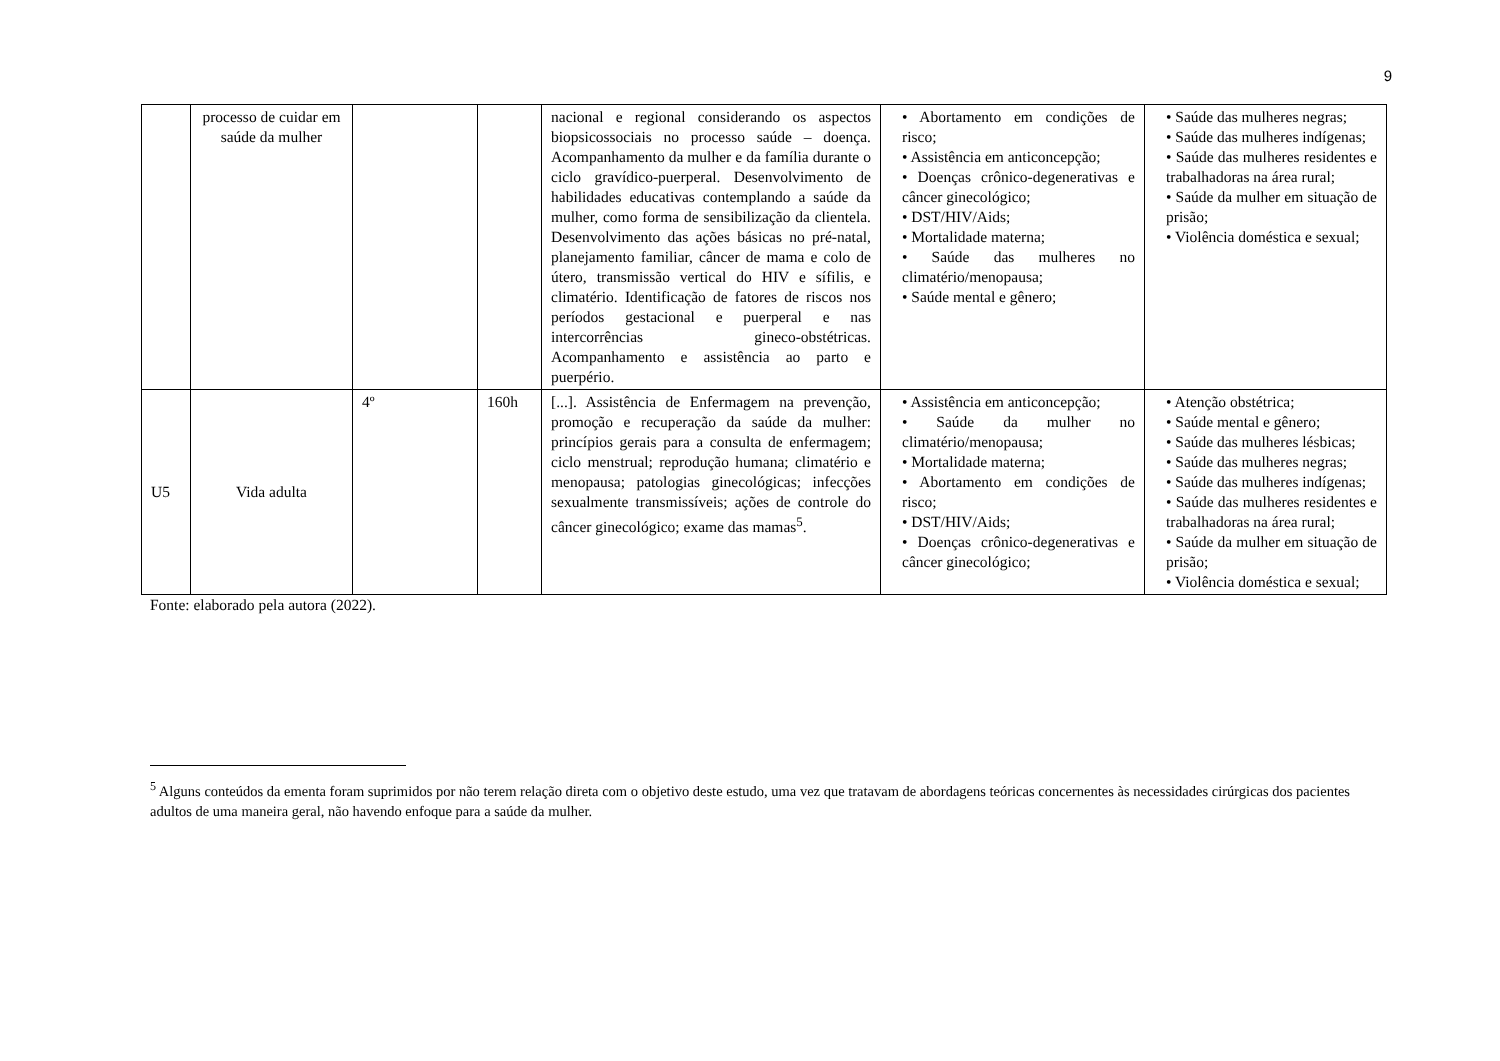9
| | processo de cuidar em saúde da mulher | | | nacional e regional considerando os aspectos biopsicossociais no processo saúde – doença. Acompanhamento da mulher e da família durante o ciclo gravídico-puerperal. Desenvolvimento de habilidades educativas contemplando a saúde da mulher, como forma de sensibilização da clientela. Desenvolvimento das ações básicas no pré-natal, planejamento familiar, câncer de mama e colo de útero, transmissão vertical do HIV e sífilis, e climatério. Identificação de fatores de riscos nos períodos gestacional e puerperal e nas intercorrências gineco-obstétricas. Acompanhamento e assistência ao parto e puerpério. | • Abortamento em condições de risco; • Assistência em anticoncepção; • Doenças crônico-degenerativas e câncer ginecológico; • DST/HIV/Aids; • Mortalidade materna; • Saúde das mulheres no climatério/menopausa; • Saúde mental e gênero; | • Saúde das mulheres negras; • Saúde das mulheres indígenas; • Saúde das mulheres residentes e trabalhadoras na área rural; • Saúde da mulher em situação de prisão; • Violência doméstica e sexual; |
| U5 | Vida adulta | 4º | 160h | [...]. Assistência de Enfermagem na prevenção, promoção e recuperação da saúde da mulher: princípios gerais para a consulta de enfermagem; ciclo menstrual; reprodução humana; climatério e menopausa; patologias ginecológicas; infecções sexualmente transmissíveis; ações de controle do câncer ginecológico; exame das mamas<sup>5</sup>. | • Assistência em anticoncepção; • Saúde da mulher no climatério/menopausa; • Mortalidade materna; • Abortamento em condições de risco; • DST/HIV/Aids; • Doenças crônico-degenerativas e câncer ginecológico; | • Atenção obstétrica; • Saúde mental e gênero; • Saúde das mulheres lésbicas; • Saúde das mulheres negras; • Saúde das mulheres indígenas; • Saúde das mulheres residentes e trabalhadoras na área rural; • Saúde da mulher em situação de prisão; • Violência doméstica e sexual; |
Fonte: elaborado pela autora (2022).
<sup>5</sup> Alguns conteúdos da ementa foram suprimidos por não terem relação direta com o objetivo deste estudo, uma vez que tratavam de abordagens teóricas concernentes às necessidades cirúrgicas dos pacientes adultos de uma maneira geral, não havendo enfoque para a saúde da mulher.